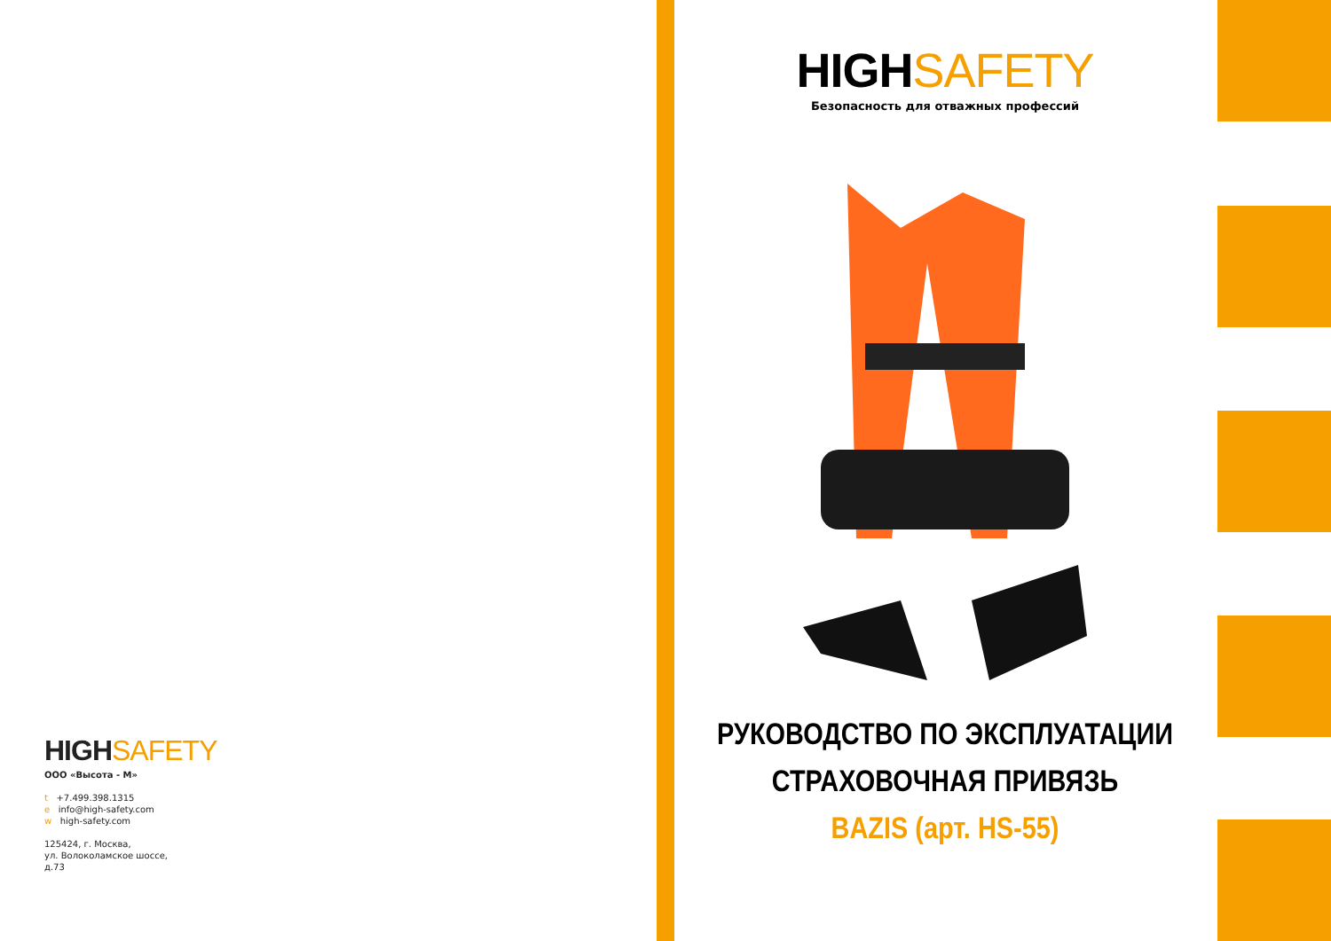HIGHSAFETY
ООО «Высота - М»
t +7.499.398.1315
e info@high-safety.com
w high-safety.com
125424, г. Москва,
ул. Волоколамское шоссе,
д.73
HIGHSAFETY
Безопасность для отважных профессий
РУКОВОДСТВО ПО ЭКСПЛУАТАЦИИ
СТРАХОВОЧНАЯ ПРИВЯЗЬ
BAZIS (арт. HS-55)